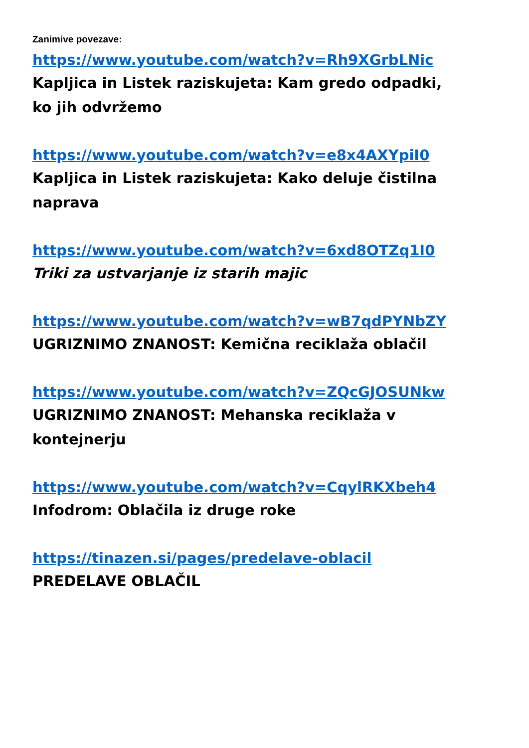Zanimive povezave:
https://www.youtube.com/watch?v=Rh9XGrbLNic
Kapljica in Listek raziskujeta: Kam gredo odpadki,
ko jih odvržemo
https://www.youtube.com/watch?v=e8x4AXYpiI0
Kapljica in Listek raziskujeta: Kako deluje čistilna
naprava
https://www.youtube.com/watch?v=6xd8OTZq1I0
Triki za ustvarjanje iz starih majic
https://www.youtube.com/watch?v=wB7qdPYNbZY
UGRIZNIMO ZNANOST: Kemična reciklaža oblačil
https://www.youtube.com/watch?v=ZQcGJOSUNkw
UGRIZNIMO ZNANOST: Mehanska reciklaža v
kontejnerju
https://www.youtube.com/watch?v=CqylRKXbeh4
Infodrom: Oblačila iz druge roke
https://tinazen.si/pages/predelave-oblacil
PREDELAVE OBLAČIL